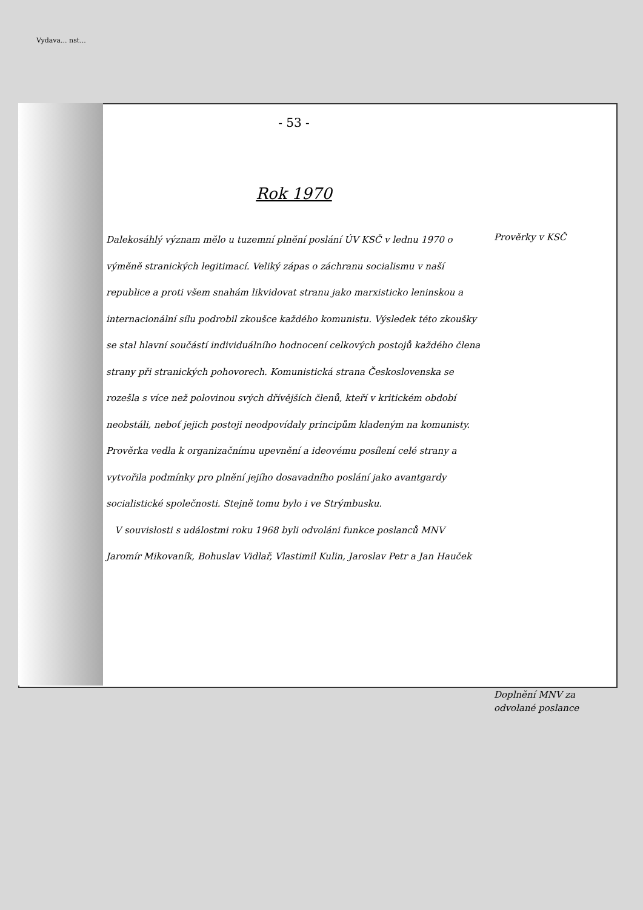Vydava... nst...
- 53 -
Rok 1970
Dalekosáhlý význam mělo u tuzemní plnění poslání ÚV KSČ v lednu 1970 o výměně stranických legitimací. Veliký zápas o záchranu socialismu v naší republice a proti všem snahám likvidovat stranu jako marxisticko leninskou a internacionální sílu podrobil zkoušce každého komunistu. Výsledek této zkoušky se stal hlavní součástí individuálního hodnocení celkových postojů každého člena strany při stranických pohovorech. Komunistická strana Československa se rozešla s více než polovinou svých dřívějších členů, kteří v kritickém období neobstáli, neboť jejich postoji neodpovídaly principům kladeným na komunisty. Prověrka vedla k organizačnímu upevnění a ideovému posílení celé strany a vytvořila podmínky pro plnění jejího dosavadního poslání jako avantgardy socialistické společnosti. Stejně tomu bylo i ve Strýmbusku.
V souvislosti s událostmi roku 1968 byli odvoláni funkce poslanců MNV Jaromír Mikovaník, Bohuslav Vidlař, Vlastimil Kulin, Jaroslav Petr a Jan Hauček
Prověrky v KSČ
Doplnění MNV za odvolané poslance